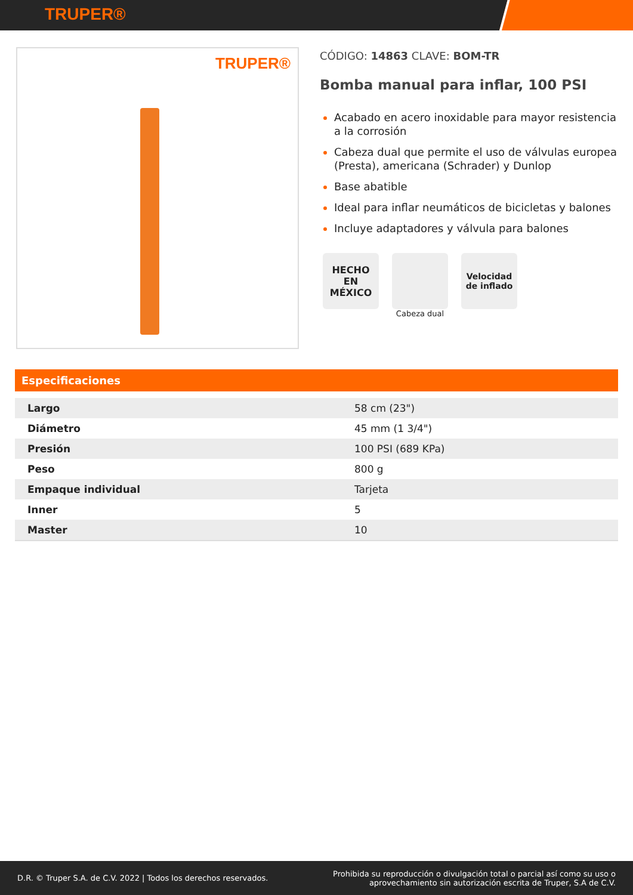TRUPER®
TRUPER®
CÓDIGO: 14863 CLAVE: BOM-TR
Bomba manual para inflar, 100 PSI
Acabado en acero inoxidable para mayor resistencia a la corrosión
Cabeza dual que permite el uso de válvulas europea (Presta), americana (Schrader) y Dunlop
Base abatible
Ideal para inflar neumáticos de bicicletas y balones
Incluye adaptadores y válvula para balones
HECHO
EN
MÉXICO
Cabeza dual
Velocidad
de inflado
Especificaciones
| Largo | 58 cm (23") |
| Diámetro | 45 mm (1 3/4") |
| Presión | 100 PSI (689 KPa) |
| Peso | 800 g |
| Empaque individual | Tarjeta |
| Inner | 5 |
| Master | 10 |
D.R. © Truper S.A. de C.V. 2022 | Todos los derechos reservados.
Prohibida su reproducción o divulgación total o parcial así como su uso o
aprovechamiento sin autorización escrita de Truper, S.A de C.V.